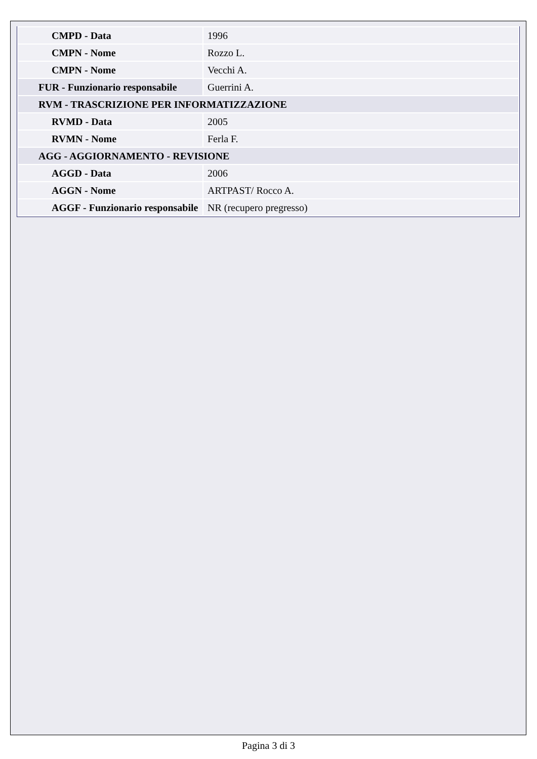| CMPD - Data | 1996 |
| CMPN - Nome | Rozzo L. |
| CMPN - Nome | Vecchi A. |
| FUR - Funzionario responsabile | Guerrini A. |
| RVM - TRASCRIZIONE PER INFORMATIZZAZIONE | |
| RVMD - Data | 2005 |
| RVMN - Nome | Ferla F. |
| AGG - AGGIORNAMENTO - REVISIONE | |
| AGGD - Data | 2006 |
| AGGN - Nome | ARTPAST/ Rocco A. |
| AGGF - Funzionario responsabile | NR (recupero pregresso) |
Pagina 3 di 3